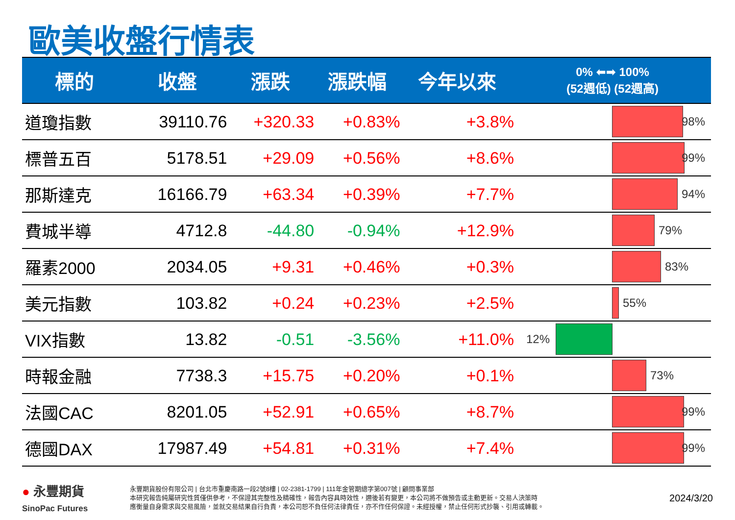歐美收盤行情表
| 標的 | 收盤 | 漲跌 | 漲跌幅 | 今年以來 | 0% ⬅➡ 100% (52週低) (52週高) |
| --- | --- | --- | --- | --- | --- |
| 道瓊指數 | 39110.76 | +320.33 | +0.83% | +3.8% | 98% |
| 標普五百 | 5178.51 | +29.09 | +0.56% | +8.6% | 99% |
| 那斯達克 | 16166.79 | +63.34 | +0.39% | +7.7% | 94% |
| 費城半導 | 4712.8 | -44.80 | -0.94% | +12.9% | 79% |
| 羅素2000 | 2034.05 | +9.31 | +0.46% | +0.3% | 83% |
| 美元指數 | 103.82 | +0.24 | +0.23% | +2.5% | 55% |
| VIX指數 | 13.82 | -0.51 | -3.56% | +11.0% | 12% |
| 時報金融 | 7738.3 | +15.75 | +0.20% | +0.1% | 73% |
| 法國CAC | 8201.05 | +52.91 | +0.65% | +8.7% | 99% |
| 德國DAX | 17987.49 | +54.81 | +0.31% | +7.4% | 99% |
● 永豐期貨
SinoPac Futures
永豐期貨股份有限公司 | 台北市重慶南路一段2號8樓 | 02-2381-1799 | 111年金管期總字第007號 | 顧問事業部
本研究報告純屬研究性質僅供參考，不保證其完整性及精確性，報告內容具時效性，邇後若有變更，本公司將不做預告或主動更新。交易人決策時
應衡量自身需求與交易風險，並就交易結果自行負責，本公司恕不負任何法律責任，亦不作任何保證。未經授權，禁止任何形式抄襲、引用或轉載。
2024/3/20